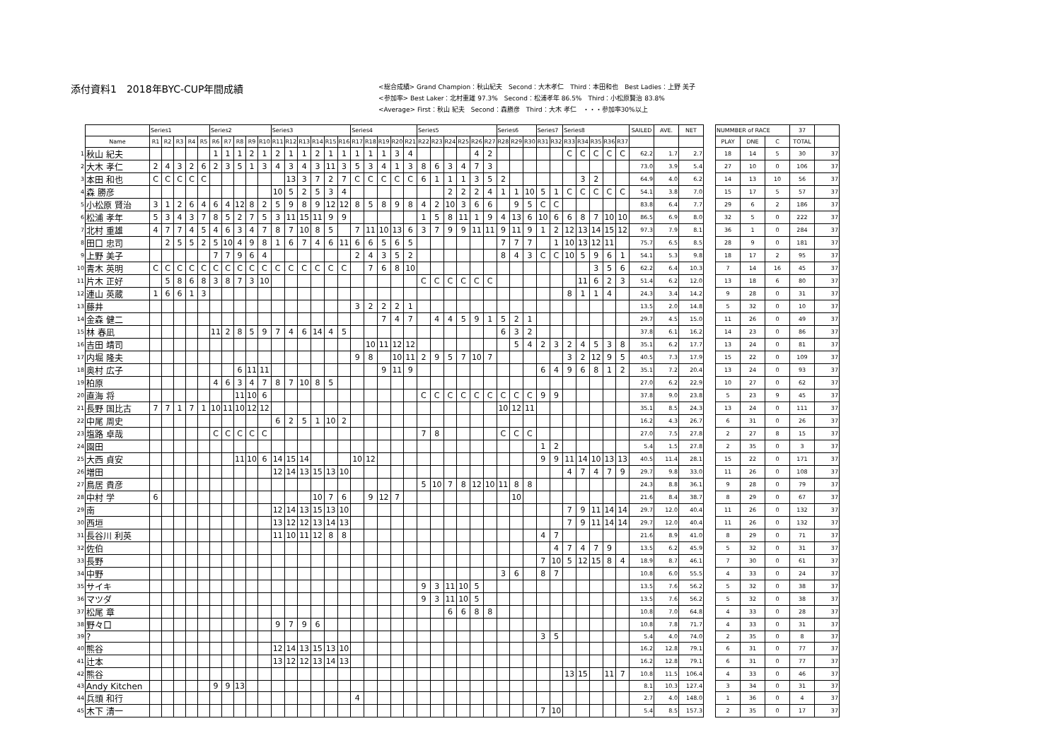添付資料1　2018年BYC-CUP年間成績
<総合成績> Grand Champion：秋山紀夫　Second：大木孝仁　Third：本田和也　Best Ladies：上野 美子
<参加率> Best Laker：北村重雄 97.3%　Second：松浦孝年 86.5%　Third：小松原賢治 83.8%
<Average> First：秋山 紀夫　Second：森勝彦　Third：大木 孝仁　・・・参加率30%以上
| | | Series1 | | | | | Series2 | | | | | Series3 | | | | | | Series4 | | | | | Series5 | | | | | | Series6 | | | Series7 | | Series8 | | | | | SAILED | AVE. | NET | | NUMMBER of RACE | | | 37 | |
| --- | --- | --- | --- | --- | --- | --- | --- | --- | --- | --- | --- | --- | --- | --- | --- | --- | --- | --- | --- | --- | --- | --- | --- | --- | --- | --- | --- | --- | --- | --- | --- | --- | --- | --- | --- | --- | --- | --- | --- | --- | --- | --- | --- | --- | --- | --- | --- |
| | Name | R1 | R2 | R3 | R4 | R5 | R6 | R7 | R8 | R9 | R10 | R11 | R12 | R13 | R14 | R15 | R16 | R17 | R18 | R19 | R20 | R21 | R22 | R23 | R24 | R25 | R26 | R27 | R28 | R29 | R30 | R31 | R32 | R33 | R34 | R35 | R36 | R37 | | | | | PLAY | DNE | C | TOTAL | |
| 1 | 秋山 紀夫 | | | | | | 1 | 1 | 1 | 2 | 1 | 2 | 1 | 1 | 2 | 1 | 1 | 1 | 1 | 1 | 3 | 4 | | | | | 4 | 2 | | | | | | C | C | C | C | C | 62.2 | 1.7 | 2.7 | | 18 | 14 | 5 | 30 | 37 |
| 2 | 大木 孝仁 | 2 | 4 | 3 | 2 | 6 | 2 | 3 | 5 | 1 | 3 | 4 | 3 | 4 | 3 | 11 | 3 | 5 | 3 | 4 | 1 | 3 | 8 | 6 | 3 | 4 | 7 | 3 | | | | | | | | | | | 73.0 | 3.9 | 5.4 | | 27 | 10 | 0 | 106 | 37 |
| 3 | 本田 和也 | C | C | C | C | C | | | | | | | 13 | 3 | 7 | 2 | 7 | C | C | C | C | C | 6 | 1 | 1 | 1 | 3 | 5 | 2 | | | | | | 3 | 2 | | | 64.9 | 4.0 | 6.2 | | 14 | 13 | 10 | 56 | 37 |
| 4 | 森 勝彦 | | | | | | | | | | | 10 | 5 | 2 | 5 | 3 | 4 | | | | | | | | 2 | 2 | 2 | 4 | 1 | 1 | 10 | 5 | 1 | C | C | C | C | C | 54.1 | 3.8 | 7.0 | | 15 | 17 | 5 | 57 | 37 |
| 5 | 小松原 賢治 | 3 | 1 | 2 | 6 | 4 | 6 | 4 | 12 | 8 | 2 | 5 | 9 | 8 | 9 | 12 | 12 | 8 | 5 | 8 | 9 | 8 | 4 | 2 | 10 | 3 | 6 | 6 | | 9 | 5 | C | C | | | | | | 83.8 | 6.4 | 7.7 | | 29 | 6 | 2 | 186 | 37 |
| 6 | 松浦 孝年 | 5 | 3 | 4 | 3 | 7 | 8 | 5 | 2 | 7 | 5 | 3 | 11 | 15 | 11 | 9 | 9 | | | | | | 1 | 5 | 8 | 11 | 1 | 9 | 4 | 13 | 6 | 10 | 6 | 6 | 8 | 7 | 10 | 10 | 86.5 | 6.9 | 8.0 | | 32 | 5 | 0 | 222 | 37 |
| 7 | 北村 重雄 | 4 | 7 | 7 | 4 | 5 | 4 | 6 | 3 | 4 | 7 | 8 | 7 | 10 | 8 | 5 | | 7 | 11 | 10 | 13 | 6 | 3 | 7 | 9 | 9 | 11 | 11 | 9 | 11 | 9 | 1 | 2 | 12 | 13 | 14 | 15 | 12 | 97.3 | 7.9 | 8.1 | | 36 | 1 | 0 | 284 | 37 |
| 8 | 田口 忠司 | | 2 | 5 | 5 | 2 | 5 | 10 | 4 | 9 | 8 | 1 | 6 | 7 | 4 | 6 | 11 | 6 | 6 | 5 | 6 | 5 | | | | | | | 7 | 7 | 7 | | 1 | 10 | 13 | 12 | 11 | | 75.7 | 6.5 | 8.5 | | 28 | 9 | 0 | 181 | 37 |
| 9 | 上野 美子 | | | | | | 7 | 7 | 9 | 6 | 4 | | | | | | | 2 | 4 | 3 | 5 | 2 | | | | | | | 8 | 4 | 3 | C | C | 10 | 5 | 9 | 6 | 1 | 54.1 | 5.3 | 9.8 | | 18 | 17 | 2 | 95 | 37 |
| 10 | 青木 英明 | C | C | C | C | C | C | C | C | C | C | C | C | C | C | C | C | | 7 | 6 | 8 | 10 | | | | | | | | | | | | | | 3 | 5 | 6 | 62.2 | 6.4 | 10.3 | | 7 | 14 | 16 | 45 | 37 |
| 11 | 片木 正好 | | 5 | 8 | 6 | 8 | 3 | 8 | 7 | 3 | 10 | | | | | | | | | | | | C | C | C | C | C | C | | | | | | | 11 | 6 | 2 | 3 | 51.4 | 6.2 | 12.0 | | 13 | 18 | 6 | 80 | 37 |
| 12 | 連山 英蔵 | 1 | 6 | 6 | 1 | 3 | | | | | | | | | | | | | | | | | | | | | | | | | | | | 8 | 1 | 1 | 4 | | 24.3 | 3.4 | 14.2 | | 9 | 28 | 0 | 31 | 37 |
| 13 | 藤井 | | | | | | | | | | | | | | | | | 3 | 2 | 2 | 2 | 1 | | | | | | | | | | | | | | | | | 13.5 | 2.0 | 14.8 | | 5 | 32 | 0 | 10 | 37 |
| 14 | 金森 健二 | | | | | | | | | | | | | | | | | | | 7 | 4 | 7 | | 4 | 4 | 5 | 9 | 1 | 5 | 2 | 1 | | | | | | | | 29.7 | 4.5 | 15.0 | | 11 | 26 | 0 | 49 | 37 |
| 15 | 林 春凪 | | | | | | 11 | 2 | 8 | 5 | 9 | 7 | 4 | 6 | 14 | 4 | 5 | | | | | | | | | | | | 6 | 3 | 2 | | | | | | | | 37.8 | 6.1 | 16.2 | | 14 | 23 | 0 | 86 | 37 |
| 16 | 吉田 靖司 | | | | | | | | | | | | | | | | | | 10 | 11 | 12 | 12 | | | | | | | | 5 | 4 | 2 | 3 | 2 | 4 | 5 | 3 | 8 | 35.1 | 6.2 | 17.7 | | 13 | 24 | 0 | 81 | 37 |
| 17 | 内堀 隆夫 | | | | | | | | | | | | | | | | | 9 | 8 | | 10 | 11 | 2 | 9 | 5 | 7 | 10 | 7 | | | | | | 3 | 2 | 12 | 9 | 5 | 40.5 | 7.3 | 17.9 | | 15 | 22 | 0 | 109 | 37 |
| 18 | 奥村 広子 | | | | | | | | 6 | 11 | 11 | | | | | | | | | 9 | 11 | 9 | | | | | | | | | | 6 | 4 | 9 | 6 | 8 | 1 | 2 | 35.1 | 7.2 | 20.4 | | 13 | 24 | 0 | 93 | 37 |
| 19 | 柏原 | | | | | | 4 | 6 | 3 | 4 | 7 | 8 | 7 | 10 | 8 | 5 | | | | | | | | | | | | | | | | | | | | | | | 27.0 | 6.2 | 22.9 | | 10 | 27 | 0 | 62 | 37 |
| 20 | 直海 将 | | | | | | | | 11 | 10 | 6 | | | | | | | | | | | | C | C | C | C | C | C | C | C | C | 9 | 9 | | | | | | 37.8 | 9.0 | 23.8 | | 5 | 23 | 9 | 45 | 37 |
| 21 | 長野 国比古 | 7 | 7 | 1 | 7 | 1 | 10 | 11 | 10 | 12 | 12 | | | | | | | | | | | | | | | | | | 10 | 12 | 11 | | | | | | | | 35.1 | 8.5 | 24.3 | | 13 | 24 | 0 | 111 | 37 |
| 22 | 中尾 周史 | | | | | | | | | | | 6 | 2 | 5 | 1 | 10 | 2 | | | | | | | | | | | | | | | | | | | | | | 16.2 | 4.3 | 26.7 | | 6 | 31 | 0 | 26 | 37 |
| 23 | 塩路 卓哉 | | | | | | C | C | C | C | C | | | | | | | | | | | | 7 | 8 | | | | | C | C | C | | | | | | | | 27.0 | 7.5 | 27.8 | | 2 | 27 | 8 | 15 | 37 |
| 24 | 園田 | | | | | | | | | | | | | | | | | | | | | | | | | | | | | | | 1 | 2 | | | | | | 5.4 | 1.5 | 27.8 | | 2 | 35 | 0 | 3 | 37 |
| 25 | 大西 貞安 | | | | | | | | 11 | 10 | 6 | 14 | 15 | 14 | | | | 10 | 12 | | | | | | | | | | | | | 9 | 9 | 11 | 14 | 10 | 13 | 13 | 40.5 | 11.4 | 28.1 | | 15 | 22 | 0 | 171 | 37 |
| 26 | 増田 | | | | | | | | | | | 12 | 14 | 13 | 15 | 13 | 10 | | | | | | | | | | | | | | | | | 4 | 7 | 4 | 7 | 9 | 29.7 | 9.8 | 33.0 | | 11 | 26 | 0 | 108 | 37 |
| 27 | 鳥居 貴彦 | | | | | | | | | | | | | | | | | | | | | | 5 | 10 | 7 | 8 | 12 | 10 | 11 | 8 | 8 | | | | | | | | 24.3 | 8.8 | 36.1 | | 9 | 28 | 0 | 79 | 37 |
| 28 | 中村 学 | 6 | | | | | | | | | | | | | 10 | 7 | 6 | | 9 | 12 | 7 | | | | | | | | | 10 | | | | | | | | | 21.6 | 8.4 | 38.7 | | 8 | 29 | 0 | 67 | 37 |
| 29 | 南 | | | | | | | | | | | 12 | 14 | 13 | 15 | 13 | 10 | | | | | | | | | | | | | | | | | 7 | 9 | 11 | 14 | 14 | 29.7 | 12.0 | 40.4 | | 11 | 26 | 0 | 132 | 37 |
| 30 | 西垣 | | | | | | | | | | | 13 | 12 | 12 | 13 | 14 | 13 | | | | | | | | | | | | | | | | | 7 | 9 | 11 | 14 | 14 | 29.7 | 12.0 | 40.4 | | 11 | 26 | 0 | 132 | 37 |
| 31 | 長谷川 利英 | | | | | | | | | | | 11 | 10 | 11 | 12 | 8 | 8 | | | | | | | | | | | | | | | 4 | 7 | | | | | | 21.6 | 8.9 | 41.0 | | 8 | 29 | 0 | 71 | 37 |
| 32 | 佐伯 | | | | | | | | | | | | | | | | | | | | | | | | | | | | | | | | 4 | 7 | 4 | 7 | 9 | | 13.5 | 6.2 | 45.9 | | 5 | 32 | 0 | 31 | 37 |
| 33 | 長野 | | | | | | | | | | | | | | | | | | | | | | | | | | | | | | | 7 | 10 | 5 | 12 | 15 | 8 | 4 | 18.9 | 8.7 | 46.1 | | 7 | 30 | 0 | 61 | 37 |
| 34 | 中野 | | | | | | | | | | | | | | | | | | | | | | | | | | | | 3 | 6 | | 8 | 7 | | | | | | 10.8 | 6.0 | 55.5 | | 4 | 33 | 0 | 24 | 37 |
| 35 | サイキ | | | | | | | | | | | | | | | | | | | | | | 9 | 3 | 11 | 10 | 5 | | | | | | | | | | | | 13.5 | 7.6 | 56.2 | | 5 | 32 | 0 | 38 | 37 |
| 36 | マツダ | | | | | | | | | | | | | | | | | | | | | | 9 | 3 | 11 | 10 | 5 | | | | | | | | | | | | 13.5 | 7.6 | 56.2 | | 5 | 32 | 0 | 38 | 37 |
| 37 | 松尾 章 | | | | | | | | | | | | | | | | | | | | | | | | 6 | 6 | 8 | 8 | | | | | | | | | | | 10.8 | 7.0 | 64.8 | | 4 | 33 | 0 | 28 | 37 |
| 38 | 野々口 | | | | | | | | | | | 9 | 7 | 9 | 6 | | | | | | | | | | | | | | | | | | | | | | | | 10.8 | 7.8 | 71.7 | | 4 | 33 | 0 | 31 | 37 |
| 39 | ? | | | | | | | | | | | | | | | | | | | | | | | | | | | | | | | 3 | 5 | | | | | | 5.4 | 4.0 | 74.0 | | 2 | 35 | 0 | 8 | 37 |
| 40 | 熊谷 | | | | | | | | | | | 12 | 14 | 13 | 15 | 13 | 10 | | | | | | | | | | | | | | | | | | | | | | 16.2 | 12.8 | 79.1 | | 6 | 31 | 0 | 77 | 37 |
| 41 | 辻本 | | | | | | | | | | | 13 | 12 | 12 | 13 | 14 | 13 | | | | | | | | | | | | | | | | | | | | | | 16.2 | 12.8 | 79.1 | | 6 | 31 | 0 | 77 | 37 |
| 42 | 熊谷 | | | | | | | | | | | | | | | | | | | | | | | | | | | | | | | | | 13 | 15 | | 11 | 7 | 10.8 | 11.5 | 106.4 | | 4 | 33 | 0 | 46 | 37 |
| 43 | Andy Kitchen | | | | | | 9 | 9 | 13 | | | | | | | | | | | | | | | | | | | | | | | | | | | | | | 8.1 | 10.3 | 127.4 | | 3 | 34 | 0 | 31 | 37 |
| 44 | 兵頭 和行 | | | | | | | | | | | | | | | | | 4 | | | | | | | | | | | | | | | | | | | | | 2.7 | 4.0 | 148.0 | | 1 | 36 | 0 | 4 | 37 |
| 45 | 木下 清一 | | | | | | | | | | | | | | | | | | | | | | | | | | | | | | | 7 | 10 | | | | | | 5.4 | 8.5 | 157.3 | | 2 | 35 | 0 | 17 | 37 |